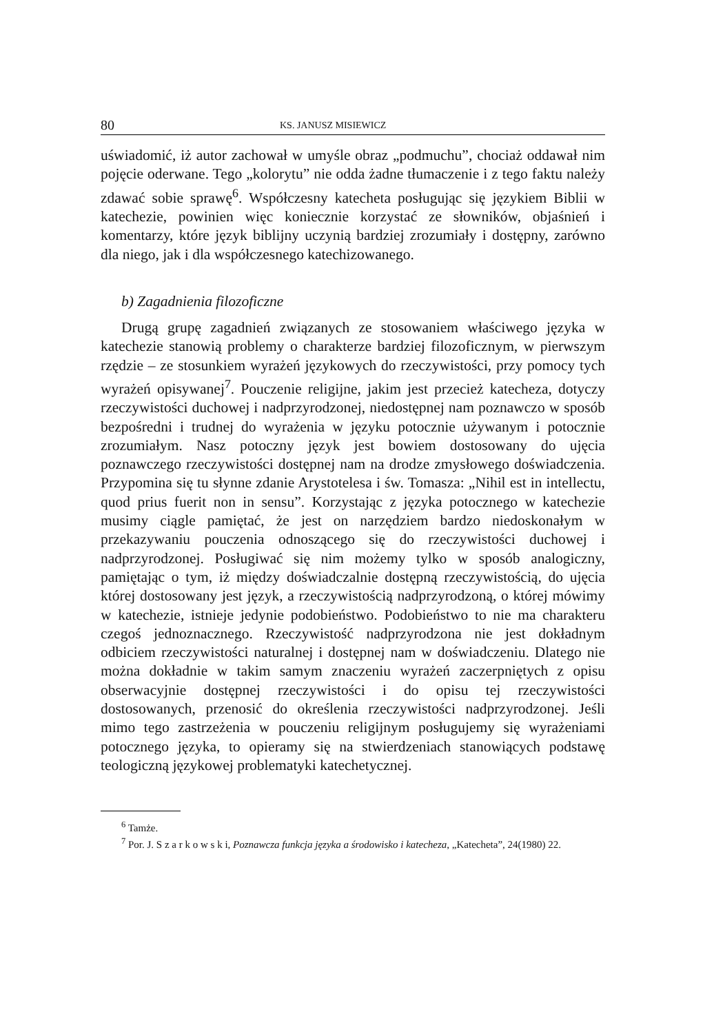80 KS. JANUSZ MISIEWICZ
uświadomić, iż autor zachował w umyśle obraz „podmuchu”, chociaż oddawał nim pojęcie oderwane. Tego „kolorytu” nie odda żadne tłumaczenie i z tego faktu należy zdawać sobie sprawę<sup>6</sup>. Współczesny katecheta posługując się językiem Biblii w katechezie, powinien więc koniecznie korzystać ze słowników, objaśnień i komentarzy, które język biblijny uczynią bardziej zrozumiały i dostępny, zarówno dla niego, jak i dla współczesnego katechizowanego.
b) Zagadnienia filozoficzne
Drugą grupę zagadnień związanych ze stosowaniem właściwego języka w katechezie stanowią problemy o charakterze bardziej filozoficznym, w pierwszym rzędzie – ze stosunkiem wyrażeń językowych do rzeczywistości, przy pomocy tych wyrażeń opisywanej<sup>7</sup>. Pouczenie religijne, jakim jest przecież katecheza, dotyczy rzeczywistości duchowej i nadprzyrodzonej, niedostępnej nam poznawczo w sposób bezpośredni i trudnej do wyrażenia w języku potocznie używanym i potocznie zrozumiałym. Nasz potoczny język jest bowiem dostosowany do ujęcia poznawczego rzeczywistości dostępnej nam na drodze zmysłowego doświadczenia. Przypomina się tu słynne zdanie Arystotelesa i św. Tomasza: „Nihil est in intellectu, quod prius fuerit non in sensu”. Korzystając z języka potocznego w katechezie musimy ciągle pamiętać, że jest on narzędziem bardzo niedoskonałym w przekazywaniu pouczenia odnoszącego się do rzeczywistości duchowej i nadprzyrodzonej. Posługiwać się nim możemy tylko w sposób analogiczny, pamiętając o tym, iż między doświadczalnie dostępną rzeczywistością, do ujęcia której dostosowany jest język, a rzeczywistością nadprzyrodzoną, o której mówimy w katechezie, istnieje jedynie podobieństwo. Podobieństwo to nie ma charakteru czegoś jednoznacznego. Rzeczywistość nadprzyrodzona nie jest dokładnym odbiciem rzeczywistości naturalnej i dostępnej nam w doświadczeniu. Dlatego nie można dokładnie w takim samym znaczeniu wyrażeń zaczerpniętych z opisu obserwacyjnie dostępnej rzeczywistości i do opisu tej rzeczywistości dostosowanych, przenosić do określenia rzeczywistości nadprzyrodzonej. Jeśli mimo tego zastrzeżenia w pouczeniu religijnym posługujemy się wyrażeniami potocznego języka, to opieramy się na stwierdzeniach stanowiących podstawę teologiczną językowej problematyki katechetycznej.
<sup>6</sup> Tamże.
<sup>7</sup> Por. J. S z a r k o w s k i, Poznawcza funkcja języka a środowisko i katecheza, „Katecheta”, 24(1980) 22.